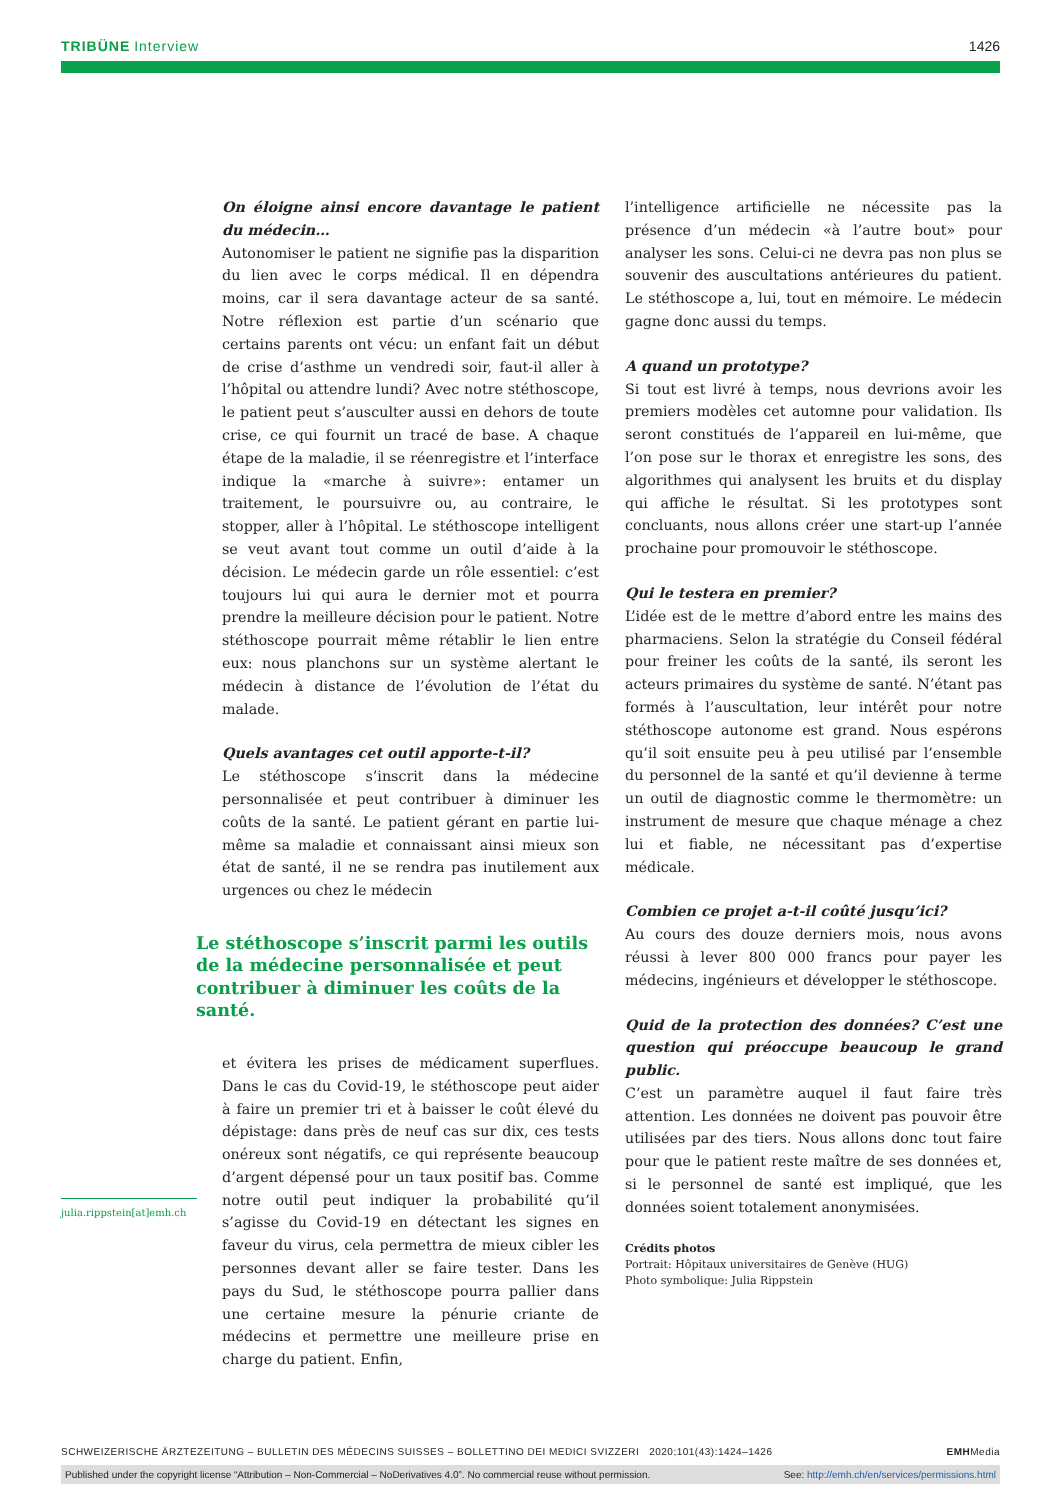TRIBÜNE Interview 1426
On éloigne ainsi encore davantage le patient du médecin…
Autonomiser le patient ne signifie pas la disparition du lien avec le corps médical. Il en dépendra moins, car il sera davantage acteur de sa santé. Notre réflexion est partie d’un scénario que certains parents ont vécu: un enfant fait un début de crise d’asthme un vendredi soir, faut-il aller à l’hôpital ou attendre lundi? Avec notre stéthoscope, le patient peut s’ausculter aussi en dehors de toute crise, ce qui fournit un tracé de base. A chaque étape de la maladie, il se réenregistre et l’interface indique la «marche à suivre»: entamer un traitement, le poursuivre ou, au contraire, le stopper, aller à l’hôpital. Le stéthoscope intelligent se veut avant tout comme un outil d’aide à la décision. Le médecin garde un rôle essentiel: c’est toujours lui qui aura le dernier mot et pourra prendre la meilleure décision pour le patient. Notre stéthoscope pourrait même rétablir le lien entre eux: nous planchons sur un système alertant le médecin à distance de l’évolution de l’état du malade.
Quels avantages cet outil apporte-t-il?
Le stéthoscope s’inscrit dans la médecine personnalisée et peut contribuer à diminuer les coûts de la santé. Le patient gérant en partie lui-même sa maladie et connaissant ainsi mieux son état de santé, il ne se rendra pas inutilement aux urgences ou chez le médecin
Le stéthoscope s’inscrit parmi les outils de la médecine personnalisée et peut contribuer à diminuer les coûts de la santé.
et évitera les prises de médicament superflues. Dans le cas du Covid-19, le stéthoscope peut aider à faire un premier tri et à baisser le coût élevé du dépistage: dans près de neuf cas sur dix, ces tests onéreux sont négatifs, ce qui représente beaucoup d’argent dépensé pour un taux positif bas. Comme notre outil peut indiquer la probabilité qu’il s’agisse du Covid-19 en détectant les signes en faveur du virus, cela permettra de mieux cibler les personnes devant aller se faire tester. Dans les pays du Sud, le stéthoscope pourra pallier dans une certaine mesure la pénurie criante de médecins et permettre une meilleure prise en charge du patient. Enfin,
l’intelligence artificielle ne nécessite pas la présence d’un médecin «à l’autre bout» pour analyser les sons. Celui-ci ne devra pas non plus se souvenir des auscultations antérieures du patient. Le stéthoscope a, lui, tout en mémoire. Le médecin gagne donc aussi du temps.
A quand un prototype?
Si tout est livré à temps, nous devrions avoir les premiers modèles cet automne pour validation. Ils seront constitués de l’appareil en lui-même, que l’on pose sur le thorax et enregistre les sons, des algorithmes qui analysent les bruits et du display qui affiche le résultat. Si les prototypes sont concluants, nous allons créer une start-up l’année prochaine pour promouvoir le stéthoscope.
Qui le testera en premier?
L’idée est de le mettre d’abord entre les mains des pharmaciens. Selon la stratégie du Conseil fédéral pour freiner les coûts de la santé, ils seront les acteurs primaires du système de santé. N’étant pas formés à l’auscultation, leur intérêt pour notre stéthoscope autonome est grand. Nous espérons qu’il soit ensuite peu à peu utilisé par l’ensemble du personnel de la santé et qu’il devienne à terme un outil de diagnostic comme le thermomètre: un instrument de mesure que chaque ménage a chez lui et fiable, ne nécessitant pas d’expertise médicale.
Combien ce projet a-t-il coûté jusqu’ici?
Au cours des douze derniers mois, nous avons réussi à lever 800 000 francs pour payer les médecins, ingénieurs et développer le stéthoscope.
Quid de la protection des données? C’est une question qui préoccupe beaucoup le grand public.
C’est un paramètre auquel il faut faire très attention. Les données ne doivent pas pouvoir être utilisées par des tiers. Nous allons donc tout faire pour que le patient reste maître de ses données et, si le personnel de santé est impliqué, que les données soient totalement anonymisées.
Crédits photos
Portrait: Hôpitaux universitaires de Genève (HUG)
Photo symbolique: Julia Rippstein
julia.rippstein[at]emh.ch
SCHWEIZERISCHE ÄRZTEZEITUNG – BULLETIN DES MÉDECINS SUISSES – BOLLETTINO DEI MEDICI SVIZZERI 2020;101(43):1424–1426
EMHMedia
Published under the copyright license “Attribution – Non-Commercial – NoDerivatives 4.0”. No commercial reuse without permission. See: http://emh.ch/en/services/permissions.html